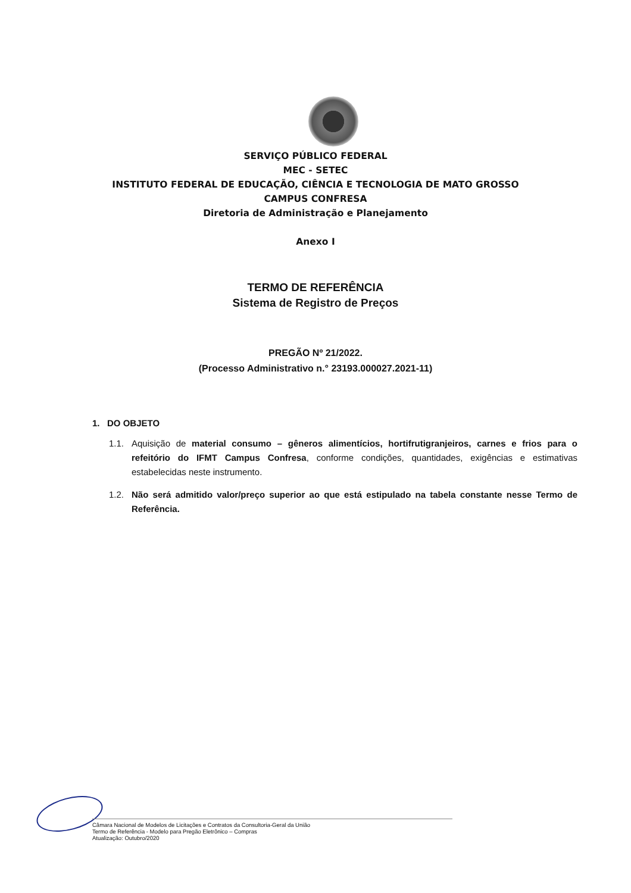SERVIÇO PÚBLICO FEDERAL
MEC - SETEC
INSTITUTO FEDERAL DE EDUCAÇÃO, CIÊNCIA E TECNOLOGIA DE MATO GROSSO
CAMPUS CONFRESA
Diretoria de Administração e Planejamento
Anexo I
TERMO DE REFERÊNCIA
Sistema de Registro de Preços
PREGÃO Nº 21/2022.
(Processo Administrativo n.° 23193.000027.2021-11)
1. DO OBJETO
1.1. Aquisição de material consumo – gêneros alimentícios, hortifrutigranjeiros, carnes e frios para o refeitório do IFMT Campus Confresa, conforme condições, quantidades, exigências e estimativas estabelecidas neste instrumento.
1.2. Não será admitido valor/preço superior ao que está estipulado na tabela constante nesse Termo de Referência.
Câmara Nacional de Modelos de Licitações e Contratos da Consultoria-Geral da União
Termo de Referência - Modelo para Pregão Eletrônico – Compras
Atualização: Outubro/2020